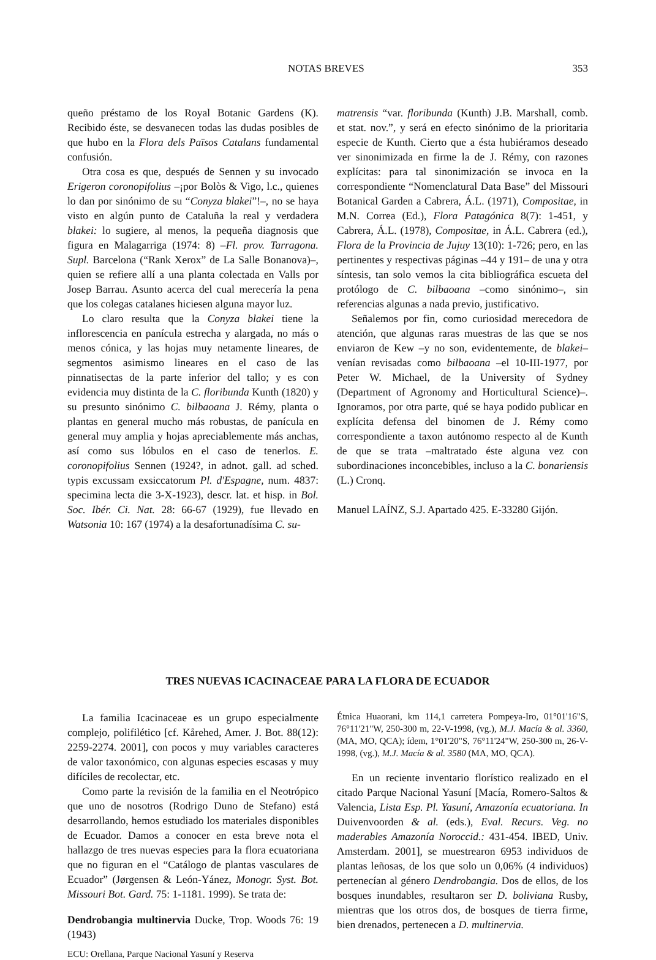NOTAS BREVES 353
queño préstamo de los Royal Botanic Gardens (K). Recibido éste, se desvanecen todas las dudas posibles de que hubo en la Flora dels Països Catalans fundamental confusión.
Otra cosa es que, después de Sennen y su invocado Erigeron coronopifolius –¡por Bolòs & Vigo, l.c., quienes lo dan por sinónimo de su “Conyza blakei”!–, no se haya visto en algún punto de Cataluña la real y verdadera blakei: lo sugiere, al menos, la pequeña diagnosis que figura en Malagarriga (1974: 8) –Fl. prov. Tarragona. Supl. Barcelona (“Rank Xerox” de La Salle Bonanova)–, quien se refiere allí a una planta colectada en Valls por Josep Barrau. Asunto acerca del cual merecería la pena que los colegas catalanes hiciesen alguna mayor luz.
Lo claro resulta que la Conyza blakei tiene la inflorescencia en panícula estrecha y alargada, no más o menos cónica, y las hojas muy netamente lineares, de segmentos asimismo lineares en el caso de las pinnatisectas de la parte inferior del tallo; y es con evidencia muy distinta de la C. floribunda Kunth (1820) y su presunto sinónimo C. bilbaoana J. Rémy, planta o plantas en general mucho más robustas, de panícula en general muy amplia y hojas apreciablemente más anchas, así como sus lóbulos en el caso de tenerlos. E. coronopifolius Sennen (1924?, in adnot. gall. ad sched. typis excussam exsiccatorum Pl. d'Espagne, num. 4837: specimina lecta die 3-X-1923), descr. lat. et hisp. in Bol. Soc. Ibér. Ci. Nat. 28: 66-67 (1929), fue llevado en Watsonia 10: 167 (1974) a la desafortunadísima C. su-
matrensis “var. floribunda (Kunth) J.B. Marshall, comb. et stat. nov.”, y será en efecto sinónimo de la prioritaria especie de Kunth. Cierto que a ésta hubiéramos deseado ver sinonimizada en firme la de J. Rémy, con razones explícitas: para tal sinonimización se invoca en la correspondiente “Nomenclatural Data Base” del Missouri Botanical Garden a Cabrera, Á.L. (1971), Compositae, in M.N. Correa (Ed.), Flora Patagónica 8(7): 1-451, y Cabrera, Á.L. (1978), Compositae, in Á.L. Cabrera (ed.), Flora de la Provincia de Jujuy 13(10): 1-726; pero, en las pertinentes y respectivas páginas –44 y 191– de una y otra síntesis, tan solo vemos la cita bibliográfica escueta del protólogo de C. bilbaoana –como sinónimo–, sin referencias algunas a nada previo, justificativo.
Señalemos por fin, como curiosidad merecedora de atención, que algunas raras muestras de las que se nos enviaron de Kew –y no son, evidentemente, de blakei– venían revisadas como bilbaoana –el 10-III-1977, por Peter W. Michael, de la University of Sydney (Department of Agronomy and Horticultural Science)–. Ignoramos, por otra parte, qué se haya podido publicar en explícita defensa del binomen de J. Rémy como correspondiente a taxon autónomo respecto al de Kunth de que se trata –maltratado éste alguna vez con subordinaciones inconcebibles, incluso a la C. bonariensis (L.) Cronq.
Manuel LAÍNZ, S.J. Apartado 425. E-33280 Gijón.
TRES NUEVAS ICACINACEAE PARA LA FLORA DE ECUADOR
La familia Icacinaceae es un grupo especialmente complejo, polifilético [cf. Kårehed, Amer. J. Bot. 88(12): 2259-2274. 2001], con pocos y muy variables caracteres de valor taxonómico, con algunas especies escasas y muy difíciles de recolectar, etc.
Como parte la revisión de la familia en el Neotrópico que uno de nosotros (Rodrigo Duno de Stefano) está desarrollando, hemos estudiado los materiales disponibles de Ecuador. Damos a conocer en esta breve nota el hallazgo de tres nuevas especies para la flora ecuatoriana que no figuran en el “Catálogo de plantas vasculares de Ecuador” (Jørgensen & León-Yánez, Monogr. Syst. Bot. Missouri Bot. Gard. 75: 1-1181. 1999). Se trata de:
Dendrobangia multinervia Ducke, Trop. Woods 76: 19 (1943)
ECU: Orellana, Parque Nacional Yasuní y Reserva
Étnica Huaorani, km 114,1 carretera Pompeya-Iro, 01°01'16"S, 76°11'21"W, 250-300 m, 22-V-1998, (vg.), M.J. Macía & al. 3360, (MA, MO, QCA); ídem, 1°01'20"S, 76°11'24"W, 250-300 m, 26-V-1998, (vg.), M.J. Macía & al. 3580 (MA, MO, QCA).
En un reciente inventario florístico realizado en el citado Parque Nacional Yasuní [Macía, Romero-Saltos & Valencia, Lista Esp. Pl. Yasuní, Amazonía ecuatoriana. In Duivenvoorden & al. (eds.), Eval. Recurs. Veg. no maderables Amazonía Noroccid.: 431-454. IBED, Univ. Amsterdam. 2001], se muestrearon 6953 individuos de plantas leñosas, de los que solo un 0,06% (4 individuos) pertenecían al género Dendrobangia. Dos de ellos, de los bosques inundables, resultaron ser D. boliviana Rusby, mientras que los otros dos, de bosques de tierra firme, bien drenados, pertenecen a D. multinervia.